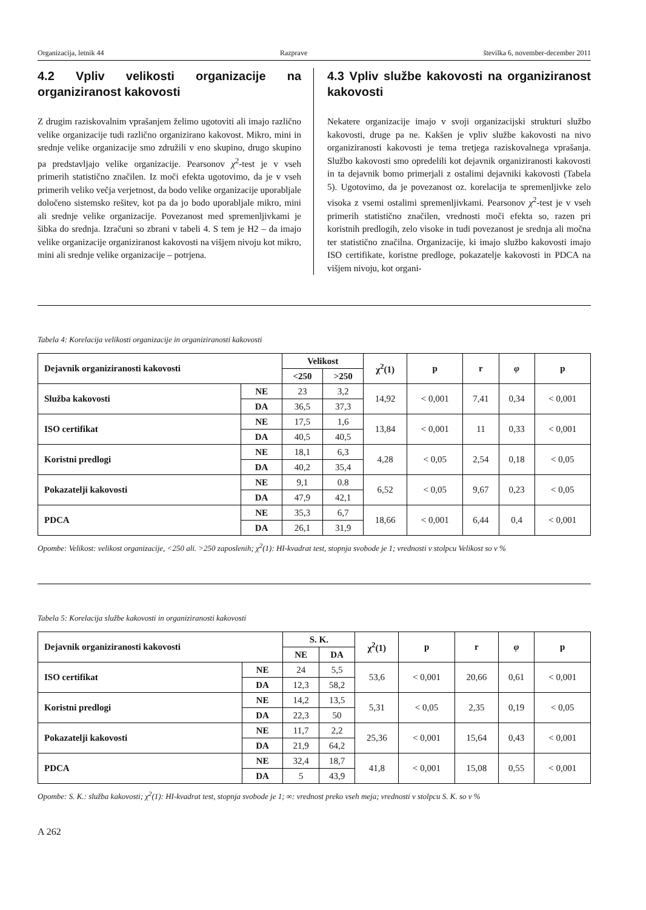Organizacija, letnik 44 Razprave številka 6, november-december 2011
4.2 Vpliv velikosti organizacije na organiziranost kakovosti
Z drugim raziskovalnim vprašanjem želimo ugotoviti ali imajo različno velike organizacije tudi različno organizirano kakovost. Mikro, mini in srednje velike organizacije smo združili v eno skupino, drugo skupino pa predstavljajo velike organizacije. Pearsonov χ<sup>2</sup>-test je v vseh primerih statistično značilen. Iz moči efekta ugotovimo, da je v vseh primerih veliko večja verjetnost, da bodo velike organizacije uporabljale določeno sistemsko rešitev, kot pa da jo bodo uporabljale mikro, mini ali srednje velike organizacije. Povezanost med spremenljivkami je šibka do srednja. Izračuni so zbrani v tabeli 4. S tem je H2 – da imajo velike organizacije organiziranost kakovosti na višjem nivoju kot mikro, mini ali srednje velike organizacije – potrjena.
4.3 Vpliv službe kakovosti na organiziranost kakovosti
Nekatere organizacije imajo v svoji organizacijski strukturi službo kakovosti, druge pa ne. Kakšen je vpliv službe kakovosti na nivo organiziranosti kakovosti je tema tretjega raziskovalnega vprašanja. Službo kakovosti smo opredelili kot dejavnik organiziranosti kakovosti in ta dejavnik bomo primerjali z ostalimi dejavniki kakovosti (Tabela 5). Ugotovimo, da je povezanost oz. korelacija te spremenljivke zelo visoka z vsemi ostalimi spremenljivkami. Pearsonov χ<sup>2</sup>-test je v vseh primerih statistično značilen, vrednosti moči efekta so, razen pri koristnih predlogih, zelo visoke in tudi povezanost je srednja ali močna ter statistično značilna. Organizacije, ki imajo službo kakovosti imajo ISO certifikate, koristne predloge, pokazatelje kakovosti in PDCA na višjem nivoju, kot organi-
Tabela 4: Korelacija velikosti organizacije in organiziranosti kakovosti
| Dejavnik organiziranosti kakovosti | | Velikost | | χ<sup>2</sup>(1) | p | r | φ | p |
| --- | --- | --- | --- | --- | --- | --- | --- | --- |
| | | <250 | >250 | | | | | |
| Služba kakovosti | NE | 23 | 3,2 | 14,92 | < 0,001 | 7,41 | 0,34 | < 0,001 |
| | DA | 36,5 | 37,3 | | | | | |
| ISO certifikat | NE | 17,5 | 1,6 | 13,84 | < 0,001 | 11 | 0,33 | < 0,001 |
| | DA | 40,5 | 40,5 | | | | | |
| Koristni predlogi | NE | 18,1 | 6,3 | 4,28 | < 0,05 | 2,54 | 0,18 | < 0,05 |
| | DA | 40,2 | 35,4 | | | | | |
| Pokazatelji kakovosti | NE | 9,1 | 0.8 | 6,52 | < 0,05 | 9,67 | 0,23 | < 0,05 |
| | DA | 47,9 | 42,1 | | | | | |
| PDCA | NE | 35,3 | 6,7 | 18,66 | < 0,001 | 6,44 | 0,4 | < 0,001 |
| | DA | 26,1 | 31,9 | | | | | |
Opombe: Velikost: velikost organizacije, <250 ali. >250 zaposlenih; χ<sup>2</sup>(1): HI-kvadrat test, stopnja svobode je 1; vrednosti v stolpcu Velikost so v %
Tabela 5: Korelacija službe kakovosti in organiziranosti kakovosti
| Dejavnik organiziranosti kakovosti | | S. K. | | χ<sup>2</sup>(1) | p | r | φ | p |
| --- | --- | --- | --- | --- | --- | --- | --- | --- |
| | | NE | DA | | | | | |
| ISO certifikat | NE | 24 | 5,5 | 53,6 | < 0,001 | 20,66 | 0,61 | < 0,001 |
| | DA | 12,3 | 58,2 | | | | | |
| Koristni predlogi | NE | 14,2 | 13,5 | 5,31 | < 0,05 | 2,35 | 0,19 | < 0,05 |
| | DA | 22,3 | 50 | | | | | |
| Pokazatelji kakovosti | NE | 11,7 | 2,2 | 25,36 | < 0,001 | 15,64 | 0,43 | < 0,001 |
| | DA | 21,9 | 64,2 | | | | | |
| PDCA | NE | 32,4 | 18,7 | 41,8 | < 0,001 | 15,08 | 0,55 | < 0,001 |
| | DA | 5 | 43,9 | | | | | |
Opombe: S. K.: služba kakovosti; χ<sup>2</sup>(1): HI-kvadrat test, stopnja svobode je 1; ∞: vrednost preko vseh meja; vrednosti v stolpcu S. K. so v %
A 262